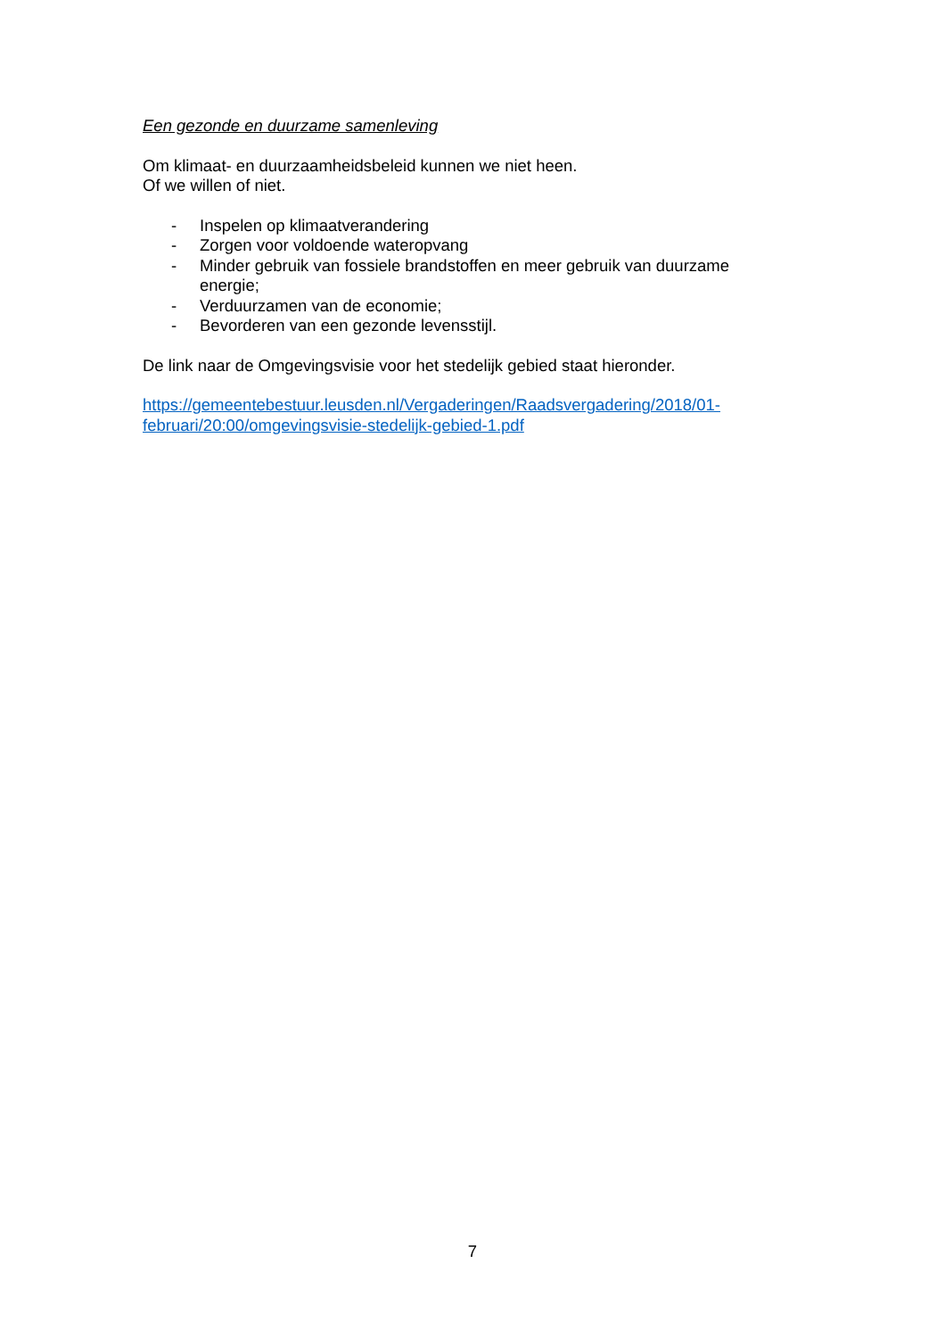Een gezonde en duurzame samenleving
Om klimaat- en duurzaamheidsbeleid kunnen we niet heen.
Of we willen of niet.
- Inspelen op klimaatverandering
- Zorgen voor voldoende wateropvang
- Minder gebruik van fossiele brandstoffen en meer gebruik van duurzame energie;
- Verduurzamen van de economie;
- Bevorderen van een gezonde levensstijl.
De link naar de Omgevingsvisie voor het stedelijk gebied staat hieronder.
https://gemeentebestuur.leusden.nl/Vergaderingen/Raadsvergadering/2018/01-februari/20:00/omgevingsvisie-stedelijk-gebied-1.pdf
7